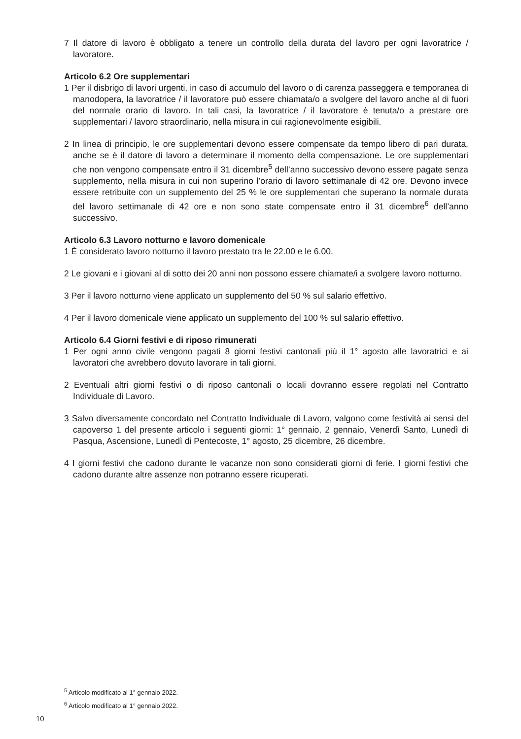7 Il datore di lavoro è obbligato a tenere un controllo della durata del lavoro per ogni lavoratrice / lavoratore.
Articolo 6.2 Ore supplementari
1 Per il disbrigo di lavori urgenti, in caso di accumulo del lavoro o di carenza passeggera e temporanea di manodopera, la lavoratrice / il lavoratore può essere chiamata/o a svolgere del lavoro anche al di fuori del normale orario di lavoro. In tali casi, la lavoratrice / il lavoratore è tenuta/o a prestare ore supplementari / lavoro straordinario, nella misura in cui ragionevolmente esigibili.
2 In linea di principio, le ore supplementari devono essere compensate da tempo libero di pari durata, anche se è il datore di lavoro a determinare il momento della compensazione. Le ore supplementari che non vengono compensate entro il 31 dicembre<sup>5</sup> dell’anno successivo devono essere pagate senza supplemento, nella misura in cui non superino l’orario di lavoro settimanale di 42 ore. Devono invece essere retribuite con un supplemento del 25 % le ore supplementari che superano la normale durata del lavoro settimanale di 42 ore e non sono state compensate entro il 31 dicembre<sup>6</sup> dell’anno successivo.
Articolo 6.3 Lavoro notturno e lavoro domenicale
1 È considerato lavoro notturno il lavoro prestato tra le 22.00 e le 6.00.
2 Le giovani e i giovani al di sotto dei 20 anni non possono essere chiamate/i a svolgere lavoro notturno.
3 Per il lavoro notturno viene applicato un supplemento del 50 % sul salario effettivo.
4 Per il lavoro domenicale viene applicato un supplemento del 100 % sul salario effettivo.
Articolo 6.4 Giorni festivi e di riposo rimunerati
1 Per ogni anno civile vengono pagati 8 giorni festivi cantonali più il 1° agosto alle lavoratrici e ai lavoratori che avrebbero dovuto lavorare in tali giorni.
2 Eventuali altri giorni festivi o di riposo cantonali o locali dovranno essere regolati nel Contratto Individuale di Lavoro.
3 Salvo diversamente concordato nel Contratto Individuale di Lavoro, valgono come festività ai sensi del capoverso 1 del presente articolo i seguenti giorni: 1° gennaio, 2 gennaio, Venerdì Santo, Lunedì di Pasqua, Ascensione, Lunedì di Pentecoste, 1° agosto, 25 dicembre, 26 dicembre.
4 I giorni festivi che cadono durante le vacanze non sono considerati giorni di ferie. I giorni festivi che cadono durante altre assenze non potranno essere ricuperati.
<sup>5</sup> Articolo modificato al 1° gennaio 2022.
<sup>6</sup> Articolo modificato al 1° gennaio 2022.
10